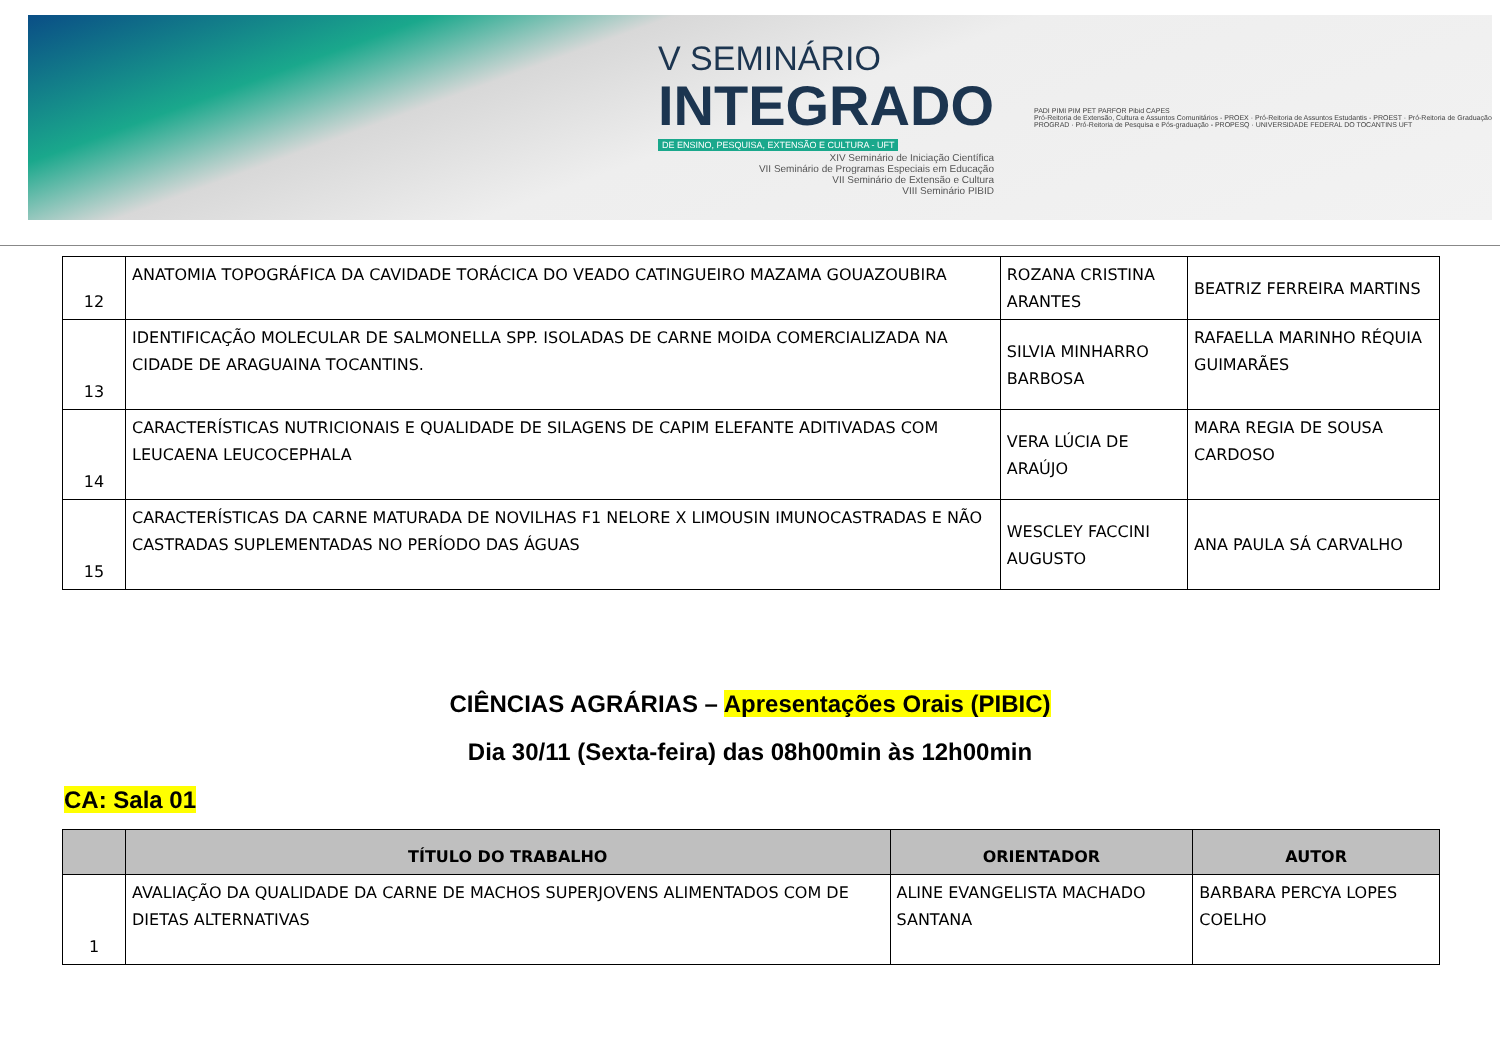V SEMINÁRIO
INTEGRADO
DE ENSINO, PESQUISA, EXTENSÃO E CULTURA - UFT
XIV Seminário de Iniciação Científica
VII Seminário de Programas Especiais em Educação
VII Seminário de Extensão e Cultura
VIII Seminário PIBID
PADI PIMI PIM PET PARFOR Pibid CAPES
Pró-Reitoria de Extensão, Cultura e Assuntos Comunitários - PROEX · Pró-Reitoria de Assuntos Estudantis - PROEST · Pró-Reitoria de Graduação PROGRAD · Pró-Reitoria de Pesquisa e Pós-graduação - PROPESQ · UNIVERSIDADE FEDERAL DO TOCANTINS UFT
| 12 | ANATOMIA TOPOGRÁFICA DA CAVIDADE TORÁCICA DO VEADO CATINGUEIRO MAZAMA GOUAZOUBIRA | ROZANA CRISTINA ARANTES | BEATRIZ FERREIRA MARTINS |
| 13 | IDENTIFICAÇÃO MOLECULAR DE SALMONELLA SPP. ISOLADAS DE CARNE MOIDA COMERCIALIZADA NA CIDADE DE ARAGUAINA TOCANTINS. | SILVIA MINHARRO BARBOSA | RAFAELLA MARINHO RÉQUIA GUIMARÃES |
| 14 | CARACTERÍSTICAS NUTRICIONAIS E QUALIDADE DE SILAGENS DE CAPIM ELEFANTE ADITIVADAS COM LEUCAENA LEUCOCEPHALA | VERA LÚCIA DE ARAÚJO | MARA REGIA DE SOUSA CARDOSO |
| 15 | CARACTERÍSTICAS DA CARNE MATURADA DE NOVILHAS F1 NELORE X LIMOUSIN IMUNOCASTRADAS E NÃO CASTRADAS SUPLEMENTADAS NO PERÍODO DAS ÁGUAS | WESCLEY FACCINI AUGUSTO | ANA PAULA SÁ CARVALHO |
CIÊNCIAS AGRÁRIAS – Apresentações Orais (PIBIC)
Dia 30/11 (Sexta-feira) das 08h00min às 12h00min
CA: Sala 01
| | TÍTULO DO TRABALHO | ORIENTADOR | AUTOR |
| --- | --- | --- | --- |
| 1 | AVALIAÇÃO DA QUALIDADE DA CARNE DE MACHOS SUPERJOVENS ALIMENTADOS COM DE DIETAS ALTERNATIVAS | ALINE EVANGELISTA MACHADO SANTANA | BARBARA PERCYA LOPES COELHO |